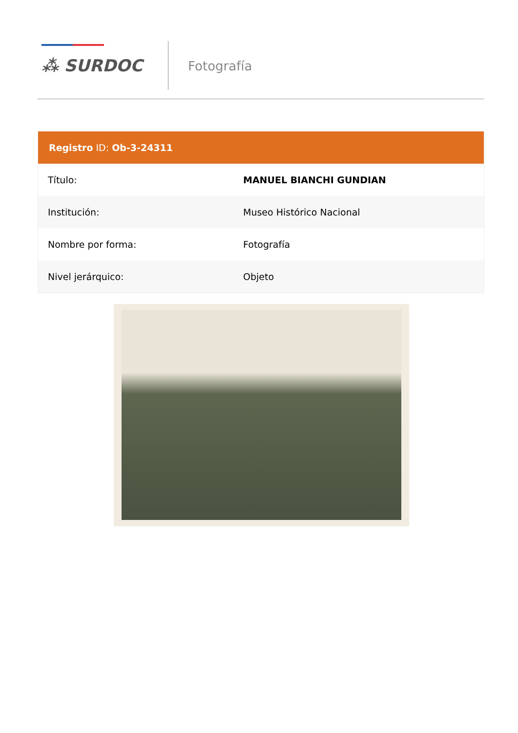⁂ SURDOC
Fotografía
Registro ID: Ob-3-24311
| Título: | MANUEL BIANCHI GUNDIAN |
| Institución: | Museo Histórico Nacional |
| Nombre por forma: | Fotografía |
| Nivel jerárquico: | Objeto |